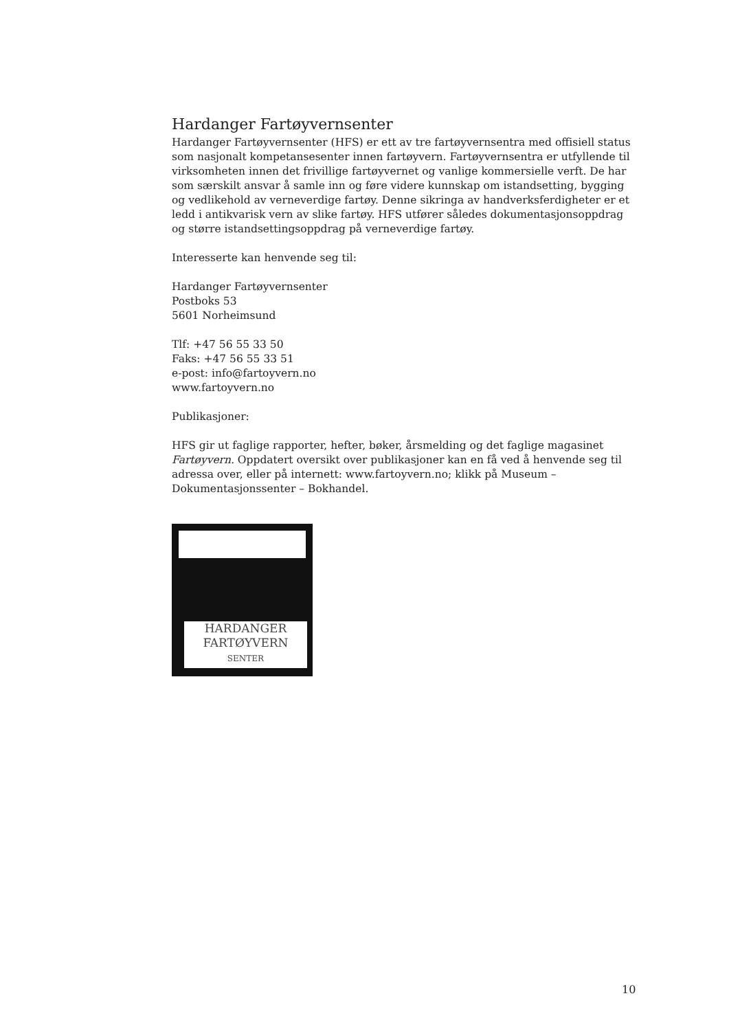Hardanger Fartøyvernsenter
Hardanger Fartøyvernsenter (HFS) er ett av tre fartøyvernsentra med offisiell status som nasjonalt kompetansesenter innen fartøyvern. Fartøyvernsentra er utfyllende til virksomheten innen det frivillige fartøyvernet og vanlige kommersielle verft. De har som særskilt ansvar å samle inn og føre videre kunnskap om istandsetting, bygging og vedlikehold av verneverdige fartøy. Denne sikringa av handverksferdigheter er et ledd i antikvarisk vern av slike fartøy. HFS utfører således dokumentasjonsoppdrag og større istandsettingsoppdrag på verneverdige fartøy.
Interesserte kan henvende seg til:
Hardanger Fartøyvernsenter
Postboks 53
5601 Norheimsund
Tlf: +47 56 55 33 50
Faks: +47 56 55 33 51
e-post: info@fartoyvern.no
www.fartoyvern.no
Publikasjoner:
HFS gir ut faglige rapporter, hefter, bøker, årsmelding og det faglige magasinet Fartøyvern. Oppdatert oversikt over publikasjoner kan en få ved å henvende seg til adressa over, eller på internett: www.fartoyvern.no; klikk på Museum – Dokumentasjonssenter – Bokhandel.
HARDANGER
FARTØYVERN
SENTER
10